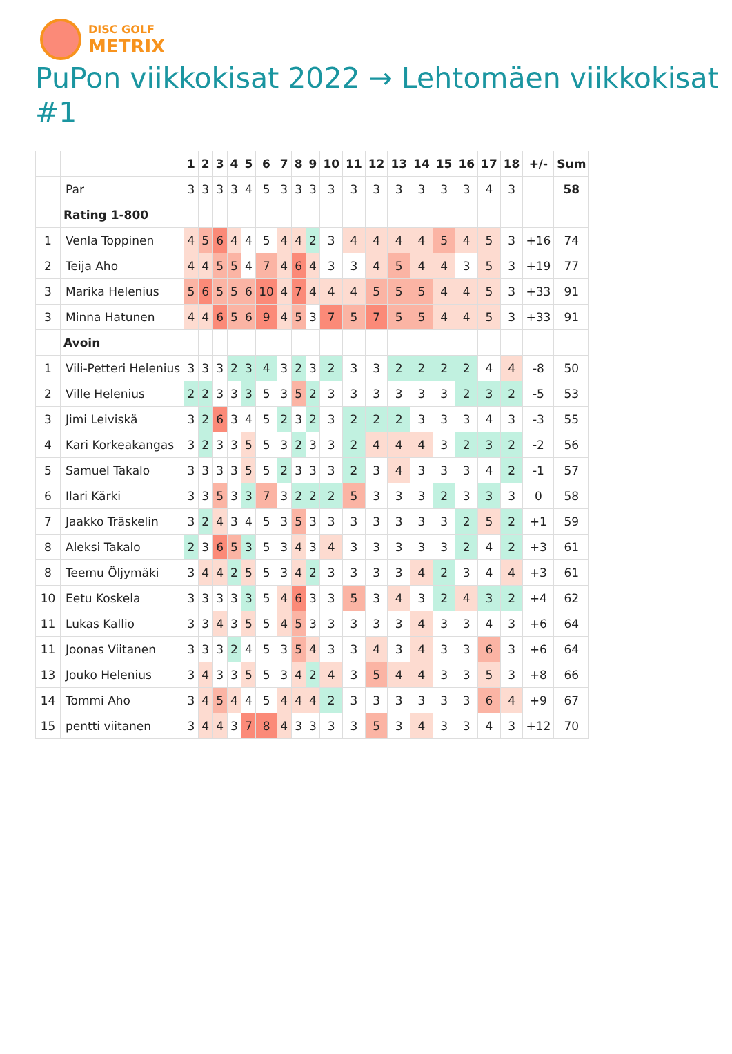DISC GOLF
METRIX
PuPon viikkokisat 2022 → Lehtomäen viikkokisat #1
| | | 1 | 2 | 3 | 4 | 5 | 6 | 7 | 8 | 9 | 10 | 11 | 12 | 13 | 14 | 15 | 16 | 17 | 18 | +/- | Sum |
| --- | --- | --- | --- | --- | --- | --- | --- | --- | --- | --- | --- | --- | --- | --- | --- | --- | --- | --- | --- | --- | --- |
| | Par | 3 | 3 | 3 | 3 | 4 | 5 | 3 | 3 | 3 | 3 | 3 | 3 | 3 | 3 | 3 | 3 | 4 | 3 | | 58 |
| | Rating 1-800 | | | | | | | | | | | | | | | | | | | | |
| 1 | Venla Toppinen | 4 | 5 | 6 | 4 | 4 | 5 | 4 | 4 | 2 | 3 | 4 | 4 | 4 | 4 | 5 | 4 | 5 | 3 | +16 | 74 |
| 2 | Teija Aho | 4 | 4 | 5 | 5 | 4 | 7 | 4 | 6 | 4 | 3 | 3 | 4 | 5 | 4 | 4 | 3 | 5 | 3 | +19 | 77 |
| 3 | Marika Helenius | 5 | 6 | 5 | 5 | 6 | 10 | 4 | 7 | 4 | 4 | 4 | 5 | 5 | 5 | 4 | 4 | 5 | 3 | +33 | 91 |
| 3 | Minna Hatunen | 4 | 4 | 6 | 5 | 6 | 9 | 4 | 5 | 3 | 7 | 5 | 7 | 5 | 5 | 4 | 4 | 5 | 3 | +33 | 91 |
| | Avoin | | | | | | | | | | | | | | | | | | | | |
| 1 | Vili-Petteri Helenius | 3 | 3 | 3 | 2 | 3 | 4 | 3 | 2 | 3 | 2 | 3 | 3 | 2 | 2 | 2 | 2 | 4 | 4 | -8 | 50 |
| 2 | Ville Helenius | 2 | 2 | 3 | 3 | 3 | 5 | 3 | 5 | 2 | 3 | 3 | 3 | 3 | 3 | 3 | 2 | 3 | 2 | -5 | 53 |
| 3 | Jimi Leiviskä | 3 | 2 | 6 | 3 | 4 | 5 | 2 | 3 | 2 | 3 | 2 | 2 | 2 | 3 | 3 | 3 | 4 | 3 | -3 | 55 |
| 4 | Kari Korkeakangas | 3 | 2 | 3 | 3 | 5 | 5 | 3 | 2 | 3 | 3 | 2 | 4 | 4 | 4 | 3 | 2 | 3 | 2 | -2 | 56 |
| 5 | Samuel Takalo | 3 | 3 | 3 | 3 | 5 | 5 | 2 | 3 | 3 | 3 | 2 | 3 | 4 | 3 | 3 | 3 | 4 | 2 | -1 | 57 |
| 6 | Ilari Kärki | 3 | 3 | 5 | 3 | 3 | 7 | 3 | 2 | 2 | 2 | 5 | 3 | 3 | 3 | 2 | 3 | 3 | 3 | 0 | 58 |
| 7 | Jaakko Träskelin | 3 | 2 | 4 | 3 | 4 | 5 | 3 | 5 | 3 | 3 | 3 | 3 | 3 | 3 | 3 | 2 | 5 | 2 | +1 | 59 |
| 8 | Aleksi Takalo | 2 | 3 | 6 | 5 | 3 | 5 | 3 | 4 | 3 | 4 | 3 | 3 | 3 | 3 | 3 | 2 | 4 | 2 | +3 | 61 |
| 8 | Teemu Öljymäki | 3 | 4 | 4 | 2 | 5 | 5 | 3 | 4 | 2 | 3 | 3 | 3 | 3 | 4 | 2 | 3 | 4 | 4 | +3 | 61 |
| 10 | Eetu Koskela | 3 | 3 | 3 | 3 | 3 | 5 | 4 | 6 | 3 | 3 | 5 | 3 | 4 | 3 | 2 | 4 | 3 | 2 | +4 | 62 |
| 11 | Lukas Kallio | 3 | 3 | 4 | 3 | 5 | 5 | 4 | 5 | 3 | 3 | 3 | 3 | 3 | 4 | 3 | 3 | 4 | 3 | +6 | 64 |
| 11 | Joonas Viitanen | 3 | 3 | 3 | 2 | 4 | 5 | 3 | 5 | 4 | 3 | 3 | 4 | 3 | 4 | 3 | 3 | 6 | 3 | +6 | 64 |
| 13 | Jouko Helenius | 3 | 4 | 3 | 3 | 5 | 5 | 3 | 4 | 2 | 4 | 3 | 5 | 4 | 4 | 3 | 3 | 5 | 3 | +8 | 66 |
| 14 | Tommi Aho | 3 | 4 | 5 | 4 | 4 | 5 | 4 | 4 | 4 | 2 | 3 | 3 | 3 | 3 | 3 | 3 | 6 | 4 | +9 | 67 |
| 15 | pentti viitanen | 3 | 4 | 4 | 3 | 7 | 8 | 4 | 3 | 3 | 3 | 3 | 5 | 3 | 4 | 3 | 3 | 4 | 3 | +12 | 70 |